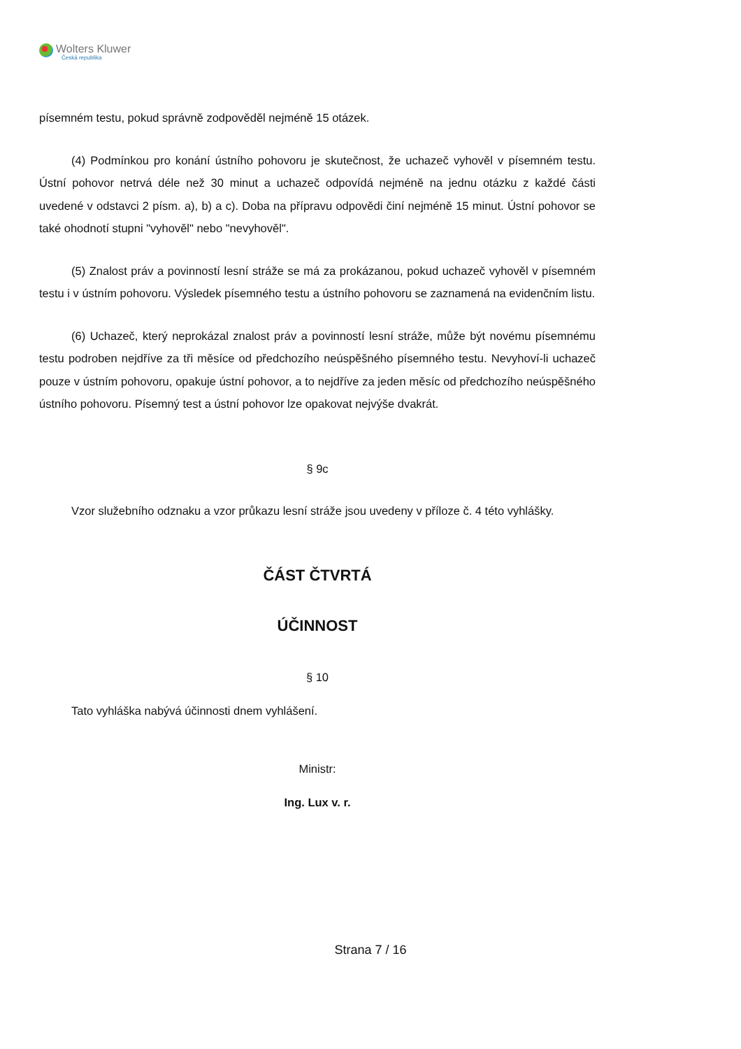Wolters Kluwer
Česká republika
písemném testu, pokud správně zodpověděl nejméně 15 otázek.
(4) Podmínkou pro konání ústního pohovoru je skutečnost, že uchazeč vyhověl v písemném testu. Ústní pohovor netrvá déle než 30 minut a uchazeč odpovídá nejméně na jednu otázku z každé části uvedené v odstavci 2 písm. a), b) a c). Doba na přípravu odpovědi činí nejméně 15 minut. Ústní pohovor se také ohodnotí stupni "vyhověl" nebo "nevyhověl".
(5) Znalost práv a povinností lesní stráže se má za prokázanou, pokud uchazeč vyhověl v písemném testu i v ústním pohovoru. Výsledek písemného testu a ústního pohovoru se zaznamená na evidenčním listu.
(6) Uchazeč, který neprokázal znalost práv a povinností lesní stráže, může být novému písemnému testu podroben nejdříve za tři měsíce od předchozího neúspěšného písemného testu. Nevyhoví-li uchazeč pouze v ústním pohovoru, opakuje ústní pohovor, a to nejdříve za jeden měsíc od předchozího neúspěšného ústního pohovoru. Písemný test a ústní pohovor lze opakovat nejvýše dvakrát.
§ 9c
Vzor služebního odznaku a vzor průkazu lesní stráže jsou uvedeny v příloze č. 4 této vyhlášky.
ČÁST ČTVRTÁ
ÚČINNOST
§ 10
Tato vyhláška nabývá účinnosti dnem vyhlášení.
Ministr:
Ing. Lux v. r.
Strana 7 / 16